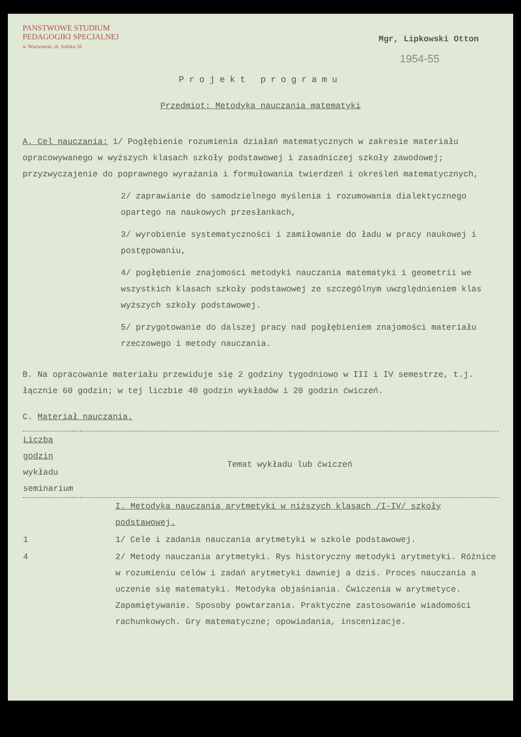PANSTWOWE STUDIUM
PEDAGOGIKI SPECJALNEJ
w Warszawie, ul. Solska 16
Mgr, Lipkowski Otton
1954-55
Projekt programu
Przedmiot: Metodyka nauczania matematyki
A. Cel nauczania: 1/ Pogłębienie rozumienia działań matematycznych w zakresie materiału opracowywanego w wyższych klasach szkoły podstawowej i zasadniczej szkoły zawodowej; przyzwyczajenie do poprawnego wyrażania i formułowania twierdzeń i określeń matematycznych,
2/ zaprawianie do samodzielnego myślenia i rozumowania dialektycznego opartego na naukowych przesłankach,
3/ wyrobienie systematyczności i zamiłowanie do ładu w pracy naukowej i postępowaniu,
4/ pogłębienie znajomości metodyki nauczania matematyki i geometrii we wszystkich klasach szkoły podstawowej ze szczególnym uwzględnieniem klas wyższych szkoły podstawowej.
5/ przygotowanie do dalszej pracy nad pogłębieniem znajomości materiału rzeczowego i metody nauczania.
B. Na opracowanie materiału przewiduje się 2 godziny tygodniowo w III i IV semestrze, t.j. łącznie 60 godzin; w tej liczbie 40 godzin wykładów i 20 godzin ćwiczeń.
C. Materiał nauczania.
| Liczba godzin wykładu seminarium | | Temat wykładu lub ćwiczeń |
| --- | --- | --- |
| | | I. Metodyka nauczania arytmetyki w niższych klasach /I-IV/ szkoły podstawowej. |
| 1 | | 1/ Cele i zadania nauczania arytmetyki w szkole podstawowej. |
| 4 | | 2/ Metody nauczania arytmetyki. Rys historyczny metodyki arytmetyki. Różnice w rozumieniu celów i zadań arytmetyki dawniej a dziś. Proces nauczania a uczenie się matematyki. Metodyka objaśniania. Ćwiczenia w arytmetyce. Zapamiętywanie. Sposoby powtarzania. Praktyczne zastosowanie wiadomości rachunkowych. Gry matematyczne; opowiadania, inscenizacje. |